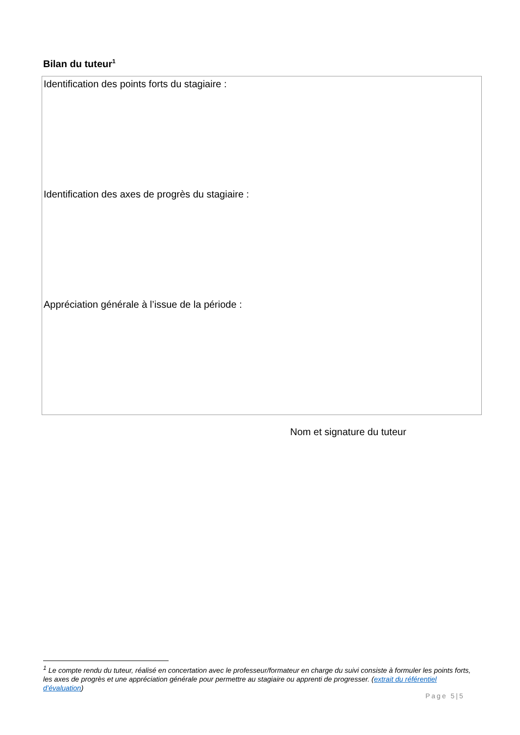Bilan du tuteur<sup>1</sup>
Identification des points forts du stagiaire :
Identification des axes de progrès du stagiaire :
Appréciation générale à l’issue de la période :
Nom et signature du tuteur
<sup>1</sup> Le compte rendu du tuteur, réalisé en concertation avec le professeur/formateur en charge du suivi consiste à formuler les points forts, les axes de progrès et une appréciation générale pour permettre au stagiaire ou apprenti de progresser. (extrait du référentiel d’évaluation)
Page 5|5